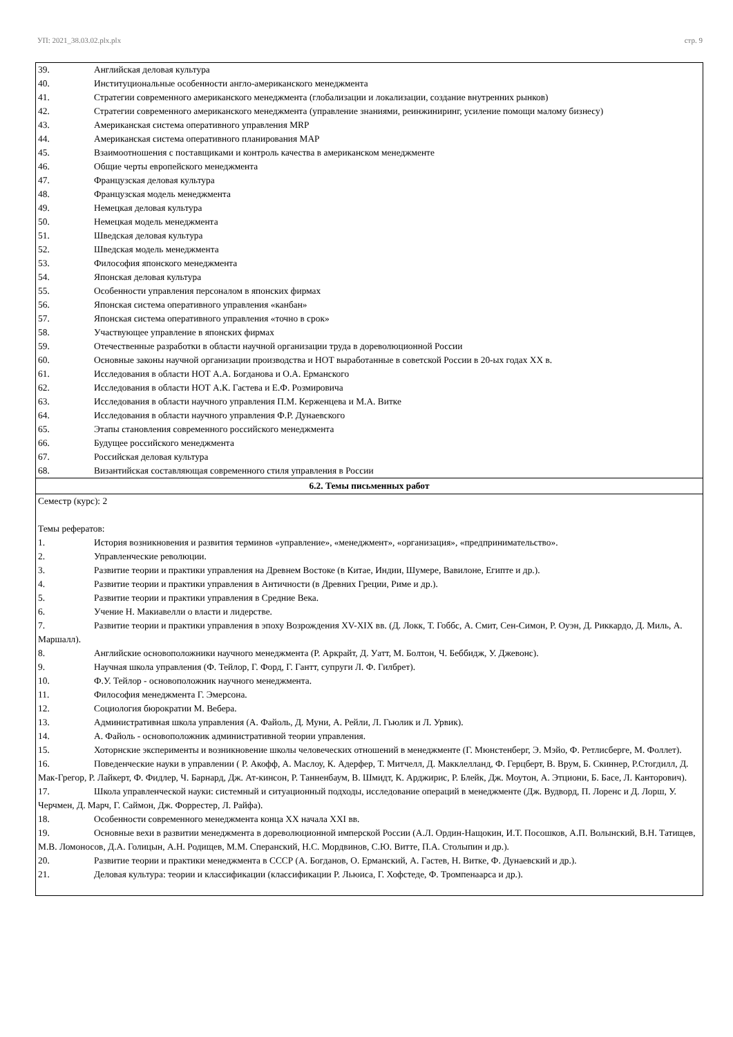УП: 2021_38.03.02.plx.plx стр. 9
| 39. Английская деловая культура 40. Институциональные особенности англо-американского менеджмента 41. Стратегии современного американского менеджмента (глобализации и локализации, создание внутренних рынков) 42. Стратегии современного американского менеджмента (управление знаниями, реинжиниринг, усиление помощи малому бизнесу) 43. Американская система оперативного управления MRP 44. Американская система оперативного планирования MAP 45. Взаимоотношения с поставщиками и контроль качества в американском менеджменте 46. Общие черты европейского менеджмента 47. Французская деловая культура 48. Французская модель менеджмента 49. Немецкая деловая культура 50. Немецкая модель менеджмента 51. Шведская деловая культура 52. Шведская модель менеджмента 53. Философия японского менеджмента 54. Японская деловая культура 55. Особенности управления персоналом в японских фирмах 56. Японская система оперативного управления «канбан» 57. Японская система оперативного управления «точно в срок» 58. Участвующее управление в японских фирмах 59. Отечественные разработки в области научной организации труда в дореволюционной России 60. Основные законы научной организации производства и НОТ выработанные в советской России в 20-ых годах XX в. 61. Исследования в области НОТ А.А. Богданова и О.А. Ерманского 62. Исследования в области НОТ А.К. Гастева и Е.Ф. Розмировича 63. Исследования в области научного управления П.М. Керженцева и М.А. Витке 64. Исследования в области научного управления Ф.Р. Дунаевского 65. Этапы становления современного российского менеджмента 66. Будущее российского менеджмента 67. Российская деловая культура 68. Византийская составляющая современного стиля управления в России |
| 6.2. Темы письменных работ |
| Семестр (курс): 2 Темы рефератов: 1. История возникновения и развития терминов «управление», «менеджмент», «организация», «предпринимательство». 2. Управленческие революции. 3. Развитие теории и практики управления на Древнем Востоке (в Китае, Индии, Шумере, Вавилоне, Египте и др.). 4. Развитие теории и практики управления в Античности (в Древних Греции, Риме и др.). 5. Развитие теории и практики управления в Средние Века. 6. Учение Н. Макиавелли о власти и лидерстве. 7. Развитие теории и практики управления в эпоху Возрождения XV-XIX вв. (Д. Локк, Т. Гоббс, А. Смит, Сен-Симон, Р. Оуэн, Д. Риккардо, Д. Миль, А. Маршалл). 8. Английские основоположники научного менеджмента (Р. Аркрайт, Д. Уатт, М. Болтон, Ч. Беббидж, У. Джевонс). 9. Научная школа управления (Ф. Тейлор, Г. Форд, Г. Гантт, супруги Л. Ф. Гилбрет). 10. Ф.У. Тейлор - основоположник научного менеджмента. 11. Философия менеджмента Г. Эмерсона. 12. Социология бюрократии М. Вебера. 13. Административная школа управления (А. Файоль, Д. Муни, А. Рейли, Л. Гьюлик и Л. Урвик). 14. А. Файоль - основоположник административной теории управления. 15. Хоторнские эксперименты и возникновение школы человеческих отношений в менеджменте (Г. Мюнстенберг, Э. Мэйо, Ф. Ретлисберге, М. Фоллет). 16. Поведенческие науки в управлении ( Р. Акофф, А. Маслоу, К. Адерфер, Т. Митчелл, Д. Макклелланд, Ф. Герцберт, В. Врум, Б. Скиннер, Р.Стогдилл, Д. Мак-Грегор, Р. Лайкерт, Ф. Фидлер, Ч. Барнард, Дж. Ат-кинсон, Р. Танненбаум, В. Шмидт, К. Арджирис, Р. Блейк, Дж. Моутон, А. Этциони, Б. Басе, Л. Канторович). 17. Школа управленческой науки: системный и ситуационный подходы, исследование операций в менеджменте (Дж. Вудворд, П. Лоренс и Д. Лорш, У. Черчмен, Д. Марч, Г. Саймон, Дж. Форрестер, Л. Райфа). 18. Особенности современного менеджмента конца XX начала XXI вв. 19. Основные вехи в развитии менеджмента в дореволюционной имперской России (А.Л. Ордин-Нащокин, И.Т. Посошков, А.П. Волынский, В.Н. Татищев, М.В. Ломоносов, Д.А. Голицын, А.Н. Родищев, М.М. Сперанский, Н.С. Мордвинов, С.Ю. Витте, П.А. Столыпин и др.). 20. Развитие теории и практики менеджмента в СССР (А. Богданов, О. Ерманский, А. Гастев, Н. Витке, Ф. Дунаевский и др.). 21. Деловая культура: теории и классификации (классификации Р. Льюиса, Г. Хофстеде, Ф. Тромпенаарса и др.). |